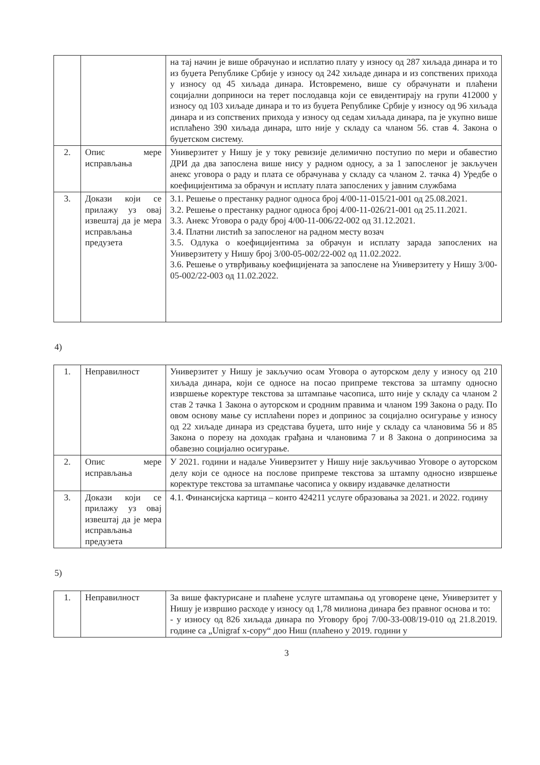| | | на тај начин је више обрачунао и исплатио плату у износу од 287 хиљада динара и то из буџета Републике Србије у износу од 242 хиљаде динара и из сопствених прихода у износу од 45 хиљада динара. Истовремено, више су обрачунати и плаћени социјални доприноси на терет послодавца који се евидентирају на групи 412000 у износу од 103 хиљаде динара и то из буџета Републике Србије у износу од 96 хиљада динара и из сопствених прихода у износу од седам хиљада динара, па је укупно више исплаћено 390 хиљада динара, што није у складу са чланом 56. став 4. Закона о буџетском систему. |
| 2. | Опис мере исправљања | Универзитет у Нишу је у току ревизије делимично поступио по мери и обавестио ДРИ да два запослена више нису у радном односу, а за 1 запосленог је закључен анекс уговора о раду и плата се обрачунава у складу са чланом 2. тачка 4) Уредбе о коефицијентима за обрачун и исплату плата запослених у јавним службама |
| 3. | Докази који се прилажу уз овај извештај да је мера исправљања предузета | 3.1. Решење о престанку радног односа број 4/00-11-015/21-001 од 25.08.2021. 3.2. Решење о престанку радног односа број 4/00-11-026/21-001 од 25.11.2021. 3.3. Анекс Уговора о раду број 4/00-11-006/22-002 од 31.12.2021. 3.4. Платни листић за запосленог на радном месту возач 3.5. Одлука о коефицијентима за обрачун и исплату зарада запослених на Универзитету у Нишу број 3/00-05-002/22-002 од 11.02.2022. 3.6. Решење о утврђивању коефицијената за запослене на Универзитету у Нишу 3/00-05-002/22-003 од 11.02.2022. |
4)
| 1. | Неправилност | Универзитет у Нишу је закључио осам Уговора о ауторском делу у износу од 210 хиљада динара, који се односе на посао припреме текстова за штампу односно извршење коректуре текстова за штампање часописа, што није у складу са чланом 2 став 2 тачка 1 Закона о ауторском и сродним правима и чланом 199 Закона о раду. По овом основу мање су исплаћени порез и допринос за социјално осигурање у износу од 22 хиљаде динара из средстава буџета, што није у складу са члановима 56 и 85 Закона о порезу на доходак грађана и члановима 7 и 8 Закона о доприносима за обавезно социјално осигурање. |
| 2. | Опис мере исправљања | У 2021. години и надаље Универзитет у Нишу није закључивао Уговоре о ауторском делу који се односе на послове припреме текстова за штампу односно извршење коректуре текстова за штампање часописа у оквиру издавачке делатности |
| 3. | Докази који се прилажу уз овај извештај да је мера исправљања предузета | 4.1. Финансијска картица – конто 424211 услуге образовања за 2021. и 2022. годину |
5)
| 1. | Неправилност | За више фактурисане и плаћене услуге штампања од уговорене цене, Универзитет у Нишу је извршио расходе у износу од 1,78 милиона динара без правног основа и то: - у износу од 826 хиљада динара по Уговору број 7/00-33-008/19-010 од 21.8.2019. године са „Unigraf x-copy“ доо Ниш (плаћено у 2019. години у |
3